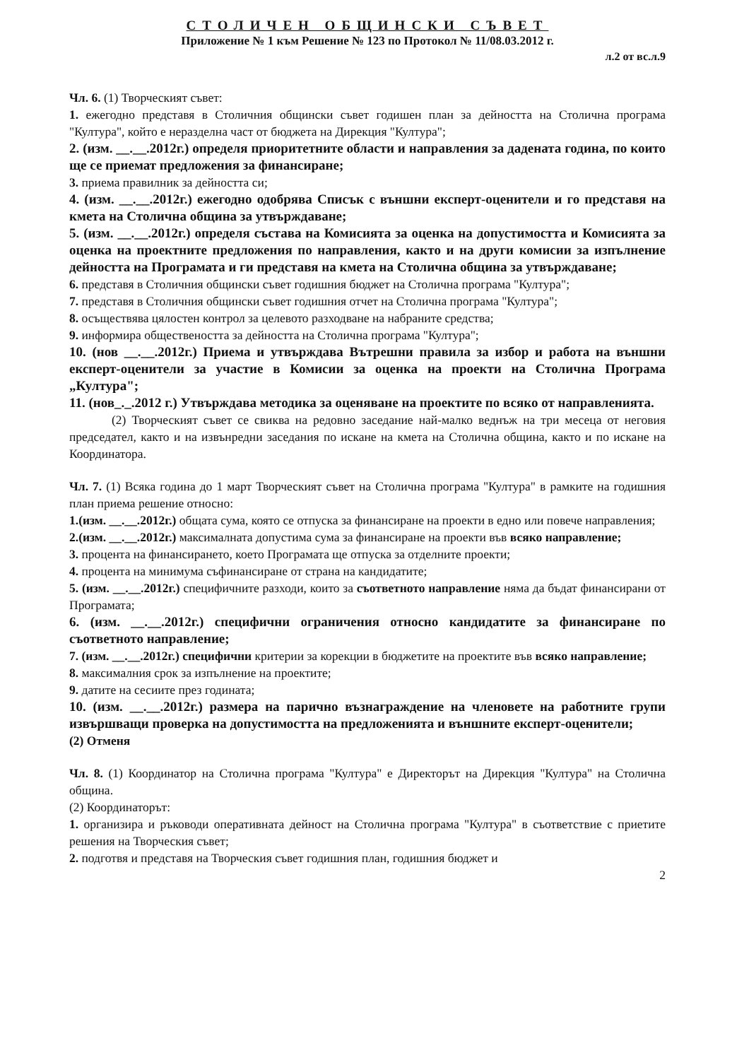СТОЛИЧЕН ОБЩИНСКИ СЪВЕТ
Приложение № 1 към Решение № 123 по Протокол № 11/08.03.2012 г.
л.2 от вс.л.9
Чл. 6. (1) Творческият съвет:
1. ежегодно представя в Столичния общински съвет годишен план за дейността на Столична програма "Култура", който е неразделна част от бюджета на Дирекция "Култура";
2. (изм. __.__.2012г.) определя приоритетните области и направления за дадената година, по които ще се приемат предложения за финансиране;
3. приема правилник за дейността си;
4. (изм. __.__.2012г.) ежегодно одобрява Списък с външни експерт-оценители и го представя на кмета на Столична община за утвърждаване;
5. (изм. __.__.2012г.) определя състава на Комисията за оценка на допустимостта и Комисията за оценка на проектните предложения по направления, както и на други комисии за изпълнение дейността на Програмата и ги представя на кмета на Столична община за утвърждаване;
6. представя в Столичния общински съвет годишния бюджет на Столична програма "Култура";
7. представя в Столичния общински съвет годишния отчет на Столична програма "Култура";
8. осъществява цялостен контрол за целевото разходване на набраните средства;
9. информира обществеността за дейността на Столична програма "Култура";
10. (нов __.__.2012г.) Приема и утвърждава Вътрешни правила за избор и работа на външни експерт-оценители за участие в Комисии за оценка на проекти на Столична Програма „Култура";
11. (нов_._.2012 г.) Утвърждава методика за оценяване на проектите по всяко от направленията.
(2) Творческият съвет се свиква на редовно заседание най-малко веднъж на три месеца от неговия председател, както и на извънредни заседания по искане на кмета на Столична община, както и по искане на Координатора.
Чл. 7. (1) Всяка година до 1 март Творческият съвет на Столична програма "Култура" в рамките на годишния план приема решение относно:
1.(изм. __.__.2012г.) общата сума, която се отпуска за финансиране на проекти в едно или повече направления;
2.(изм. __.__.2012г.) максималната допустима сума за финансиране на проекти във всяко направление;
3. процента на финансирането, което Програмата ще отпуска за отделните проекти;
4. процента на минимума съфинансиране от страна на кандидатите;
5. (изм. __.__.2012г.) специфичните разходи, които за съответното направление няма да бъдат финансирани от Програмата;
6. (изм. __.__.2012г.) специфични ограничения относно кандидатите за финансиране по съответното направление;
7. (изм. __.__.2012г.) специфични критерии за корекции в бюджетите на проектите във всяко направление;
8. максималния срок за изпълнение на проектите;
9. датите на сесиите през годината;
10. (изм. __.__.2012г.) размера на парично възнаграждение на членовете на работните групи извършващи проверка на допустимостта на предложенията и външните експерт-оценители;
(2) Отменя
Чл. 8. (1) Координатор на Столична програма "Култура" е Директорът на Дирекция "Култура" на Столична община.
(2) Координаторът:
1. организира и ръководи оперативната дейност на Столична програма "Култура" в съответствие с приетите решения на Творческия съвет;
2. подготвя и представя на Творческия съвет годишния план, годишния бюджет и
2